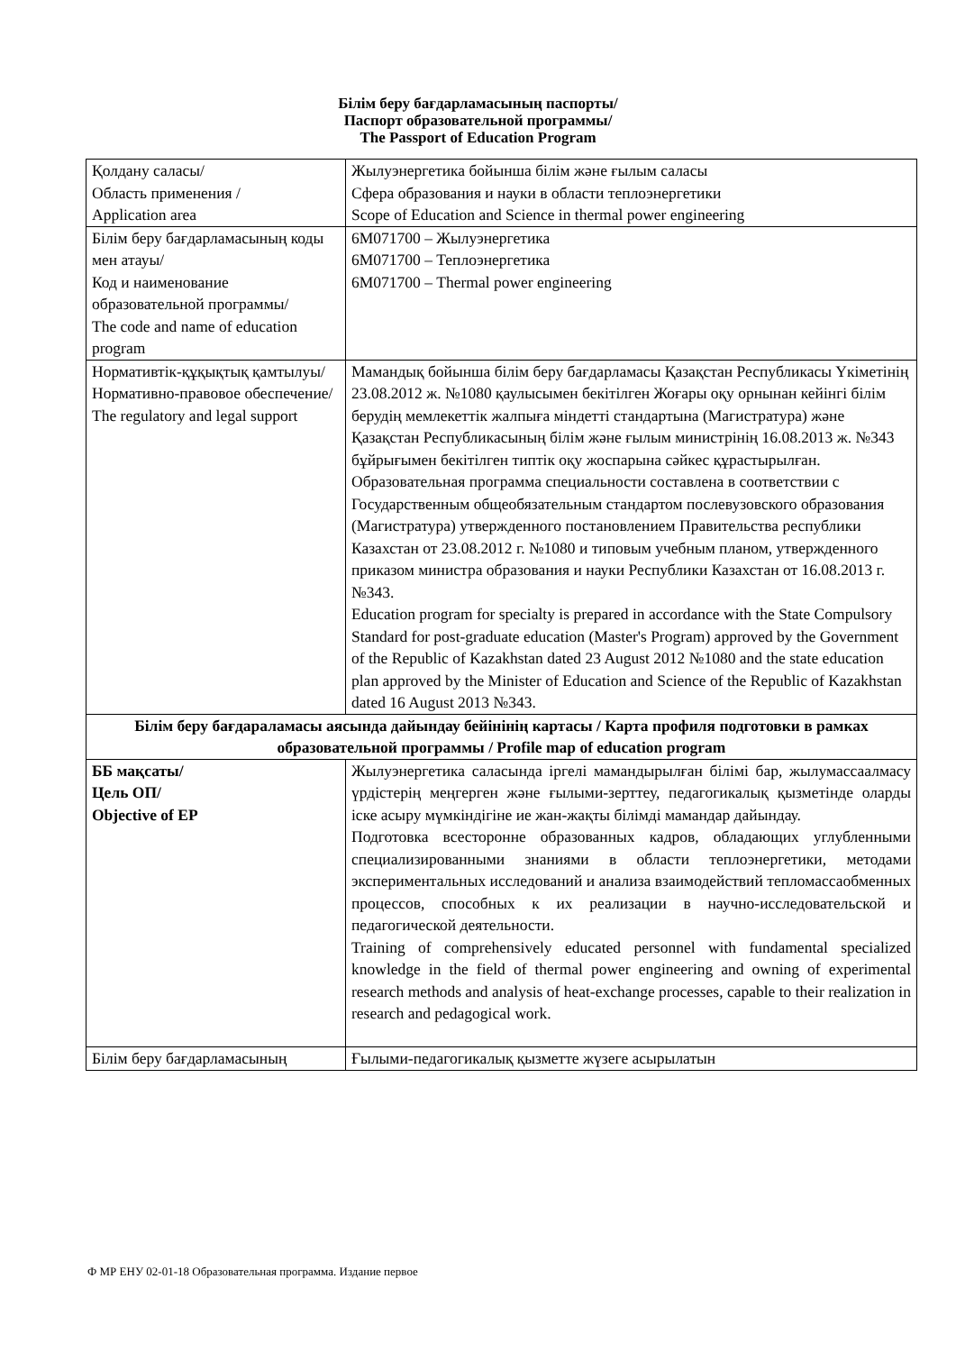Білім беру бағдарламасының паспорты/
Паспорт образовательной программы/
The Passport of Education Program
| Қолдану саласы/ Область применения / Application area | Жылуэнергетика бойынша білім және ғылым саласы Сфера образования и науки в области теплоэнергетики Scope of Education and Science in thermal power engineering |
| Білім беру бағдарламасының коды мен атауы/ Код и наименование образовательной программы/ The code and name of education program | 6М071700 – Жылуэнергетика 6М071700 – Теплоэнергетика 6М071700 – Thermal power engineering |
| Нормативтік-құқықтық қамтылуы/ Нормативно-правовое обеспечение/ The regulatory and legal support | Мамандық бойынша білім беру бағдарламасы Қазақстан Республикасы Үкіметінің 23.08.2012 ж. №1080 қаулысымен бекітілген Жоғары оқу орнынан кейінгі білім берудің мемлекеттік жалпыға міндетті стандартына (Магистратура) және Қазақстан Республикасының білім және ғылым министрінің 16.08.2013 ж. №343 бұйрығымен бекітілген типтік оқу жоспарына сәйкес құрастырылған. Образовательная программа специальности составлена в соответствии с Государственным общеобязательным стандартом послевузовского образования (Магистратура) утвержденного постановлением Правительства республики Казахстан от 23.08.2012 г. №1080 и типовым учебным планом, утвержденного приказом министра образования и науки Республики Казахстан от 16.08.2013 г.№343. Education program for specialty is prepared in accordance with the State Compulsory Standard for post-graduate education (Master's Program) approved by the Government of the Republic of Kazakhstan dated 23 August 2012 №1080 and the state education plan approved by the Minister of Education and Science of the Republic of Kazakhstan dated 16 August 2013 №343. |
| Білім беру бағдараламасы аясында дайындау бейінінің картасы / Карта профиля подготовки в рамках образовательной программы / Profile map of education program | |
| ББ мақсаты/ Цель ОП/ Objective of EP | Жылуэнергетика саласында іргелі мамандырылған білімі бар, жылумассаалмасу үрдістерің меңгерген және ғылыми-зерттеу, педагогикалық қызметінде оларды іске асыру мүмкіндігіне ие жан-жақты білімді мамандар дайындау. Подготовка всесторонне образованных кадров, обладающих углубленными специализированными знаниями в области теплоэнергетики, методами экспериментальных исследований и анализа взаимодействий тепломассаобменных процессов, способных к их реализации в научно-исследовательской и педагогической деятельности. Training of comprehensively educated personnel with fundamental specialized knowledge in the field of thermal power engineering and owning of experimental research methods and analysis of heat-exchange processes, capable to their realization in research and pedagogical work. |
| Білім беру бағдарламасының | Ғылыми-педагогикалық қызметте жүзеге асырылатын |
Ф МР ЕНУ 02-01-18 Образовательная программа. Издание первое